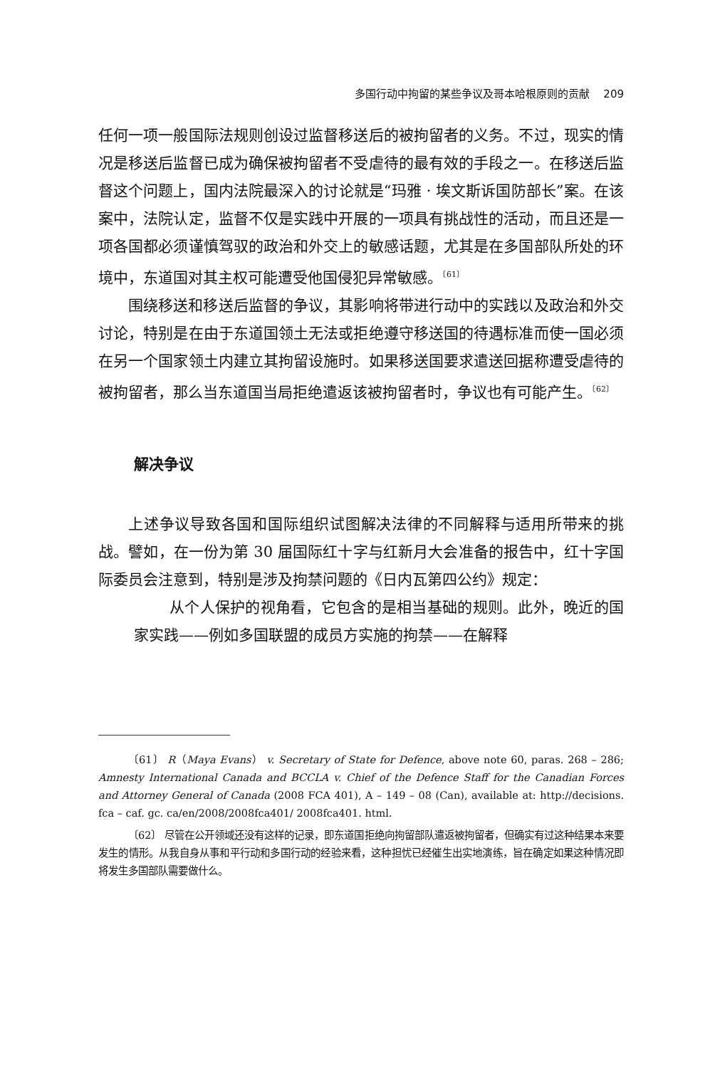多国行动中拘留的某些争议及哥本哈根原则的贡献 209
任何一项一般国际法规则创设过监督移送后的被拘留者的义务。不过，现实的情况是移送后监督已成为确保被拘留者不受虐待的最有效的手段之一。在移送后监督这个问题上，国内法院最深入的讨论就是“玛雅 · 埃文斯诉国防部长”案。在该案中，法院认定，监督不仅是实践中开展的一项具有挑战性的活动，而且还是一项各国都必须谨慎驾驭的政治和外交上的敏感话题，尤其是在多国部队所处的环境中，东道国对其主权可能遭受他国侵犯异常敏感。<sup>〔61〕</sup>
围绕移送和移送后监督的争议，其影响将带进行动中的实践以及政治和外交讨论，特别是在由于东道国领土无法或拒绝遵守移送国的待遇标准而使一国必须在另一个国家领土内建立其拘留设施时。如果移送国要求遣送回据称遭受虐待的被拘留者，那么当东道国当局拒绝遣返该被拘留者时，争议也有可能产生。<sup>〔62〕</sup>
解决争议
上述争议导致各国和国际组织试图解决法律的不同解释与适用所带来的挑战。譬如，在一份为第 30 届国际红十字与红新月大会准备的报告中，红十字国际委员会注意到，特别是涉及拘禁问题的《日内瓦第四公约》规定：
从个人保护的视角看，它包含的是相当基础的规则。此外，晚近的国家实践——例如多国联盟的成员方实施的拘禁——在解释
〔61〕 R（Maya Evans） v. Secretary of State for Defence, above note 60, paras. 268 – 286; Amnesty International Canada and BCCLA v. Chief of the Defence Staff for the Canadian Forces and Attorney General of Canada (2008 FCA 401), A – 149 – 08 (Can), available at: http://decisions. fca – caf. gc. ca/en/2008/2008fca401/ 2008fca401. html.
〔62〕 尽管在公开领域还没有这样的记录，即东道国拒绝向拘留部队遣返被拘留者，但确实有过这种结果本来要发生的情形。从我自身从事和平行动和多国行动的经验来看，这种担忧已经催生出实地演练，旨在确定如果这种情况即将发生多国部队需要做什么。